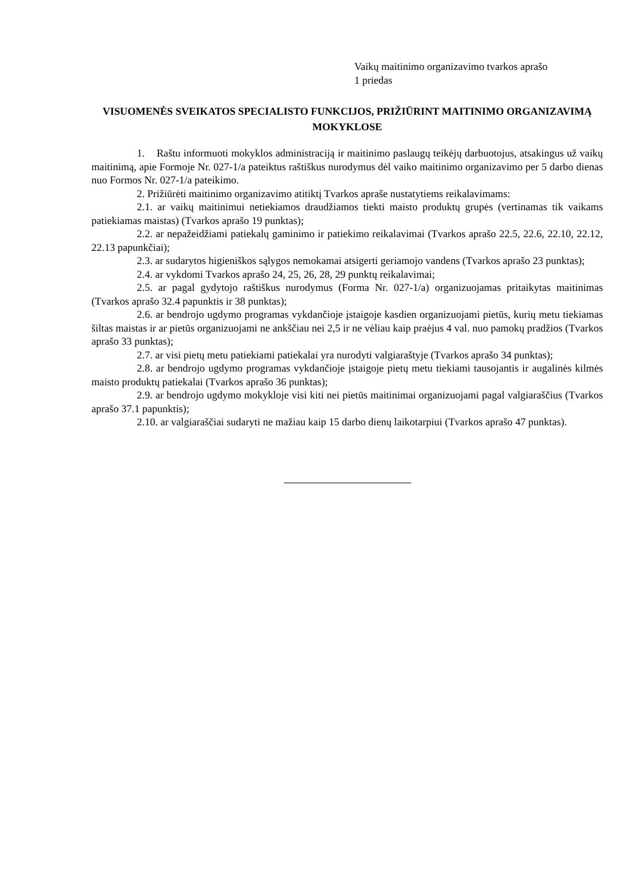Vaikų maitinimo organizavimo tvarkos aprašo
1 priedas
VISUOMENĖS SVEIKATOS SPECIALISTO FUNKCIJOS, PRIŽIŪRINT MAITINIMO ORGANIZAVIMĄ MOKYKLOSE
1. Raštu informuoti mokyklos administraciją ir maitinimo paslaugų teikėjų darbuotojus, atsakingus už vaikų maitinimą, apie Formoje Nr. 027-1/a pateiktus raštiškus nurodymus dėl vaiko maitinimo organizavimo per 5 darbo dienas nuo Formos Nr. 027-1/a pateikimo.
2. Prižiūrėti maitinimo organizavimo atitiktį Tvarkos apraše nustatytiems reikalavimams:
2.1. ar vaikų maitinimui netiekiamos draudžiamos tiekti maisto produktų grupės (vertinamas tik vaikams patiekiamas maistas) (Tvarkos aprašo 19 punktas);
2.2. ar nepažeidžiami patiekalų gaminimo ir patiekimo reikalavimai (Tvarkos aprašo 22.5, 22.6, 22.10, 22.12, 22.13 papunkčiai);
2.3. ar sudarytos higieniškos sąlygos nemokamai atsigerti geriamojo vandens (Tvarkos aprašo 23 punktas);
2.4. ar vykdomi Tvarkos aprašo 24, 25, 26, 28, 29 punktų reikalavimai;
2.5. ar pagal gydytojo raštiškus nurodymus (Forma Nr. 027-1/a) organizuojamas pritaikytas maitinimas (Tvarkos aprašo 32.4 papunktis ir 38 punktas);
2.6. ar bendrojo ugdymo programas vykdančioje įstaigoje kasdien organizuojami pietūs, kurių metu tiekiamas šiltas maistas ir ar pietūs organizuojami ne ankščiau nei 2,5 ir ne vėliau kaip praėjus 4 val. nuo pamokų pradžios (Tvarkos aprašo 33 punktas);
2.7. ar visi pietų metu patiekiami patiekalai yra nurodyti valgiaraštyje (Tvarkos aprašo 34 punktas);
2.8. ar bendrojo ugdymo programas vykdančioje įstaigoje pietų metu tiekiami tausojantis ir augalinės kilmės maisto produktų patiekalai (Tvarkos aprašo 36 punktas);
2.9. ar bendrojo ugdymo mokykloje visi kiti nei pietūs maitinimai organizuojami pagal valgiaraščius (Tvarkos aprašo 37.1 papunktis);
2.10. ar valgiaraščiai sudaryti ne mažiau kaip 15 darbo dienų laikotarpiui (Tvarkos aprašo 47 punktas).